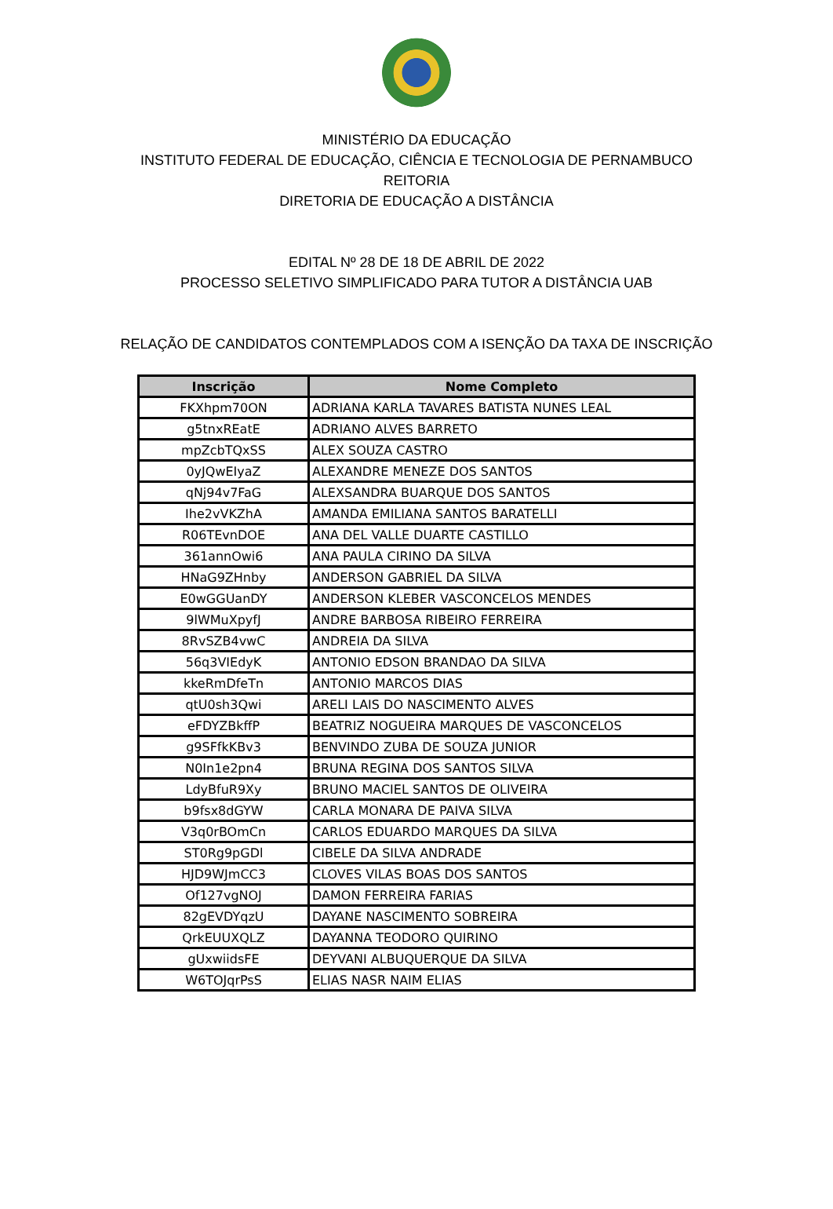MINISTÉRIO DA EDUCAÇÃO
INSTITUTO FEDERAL DE EDUCAÇÃO, CIÊNCIA E TECNOLOGIA DE PERNAMBUCO
REITORIA
DIRETORIA DE EDUCAÇÃO A DISTÂNCIA
EDITAL Nº 28 DE 18 DE ABRIL DE 2022
PROCESSO SELETIVO SIMPLIFICADO PARA TUTOR A DISTÂNCIA UAB
RELAÇÃO DE CANDIDATOS CONTEMPLADOS COM A ISENÇÃO DA TAXA DE INSCRIÇÃO
| Inscrição | Nome Completo |
| --- | --- |
| FKXhpm70ON | ADRIANA KARLA TAVARES BATISTA NUNES LEAL |
| g5tnxREatE | ADRIANO ALVES BARRETO |
| mpZcbTQxSS | ALEX SOUZA CASTRO |
| 0yJQwEIyaZ | ALEXANDRE MENEZE DOS SANTOS |
| qNj94v7FaG | ALEXSANDRA BUARQUE DOS SANTOS |
| Ihe2vVKZhA | AMANDA EMILIANA SANTOS BARATELLI |
| R06TEvnDOE | ANA DEL VALLE DUARTE CASTILLO |
| 361annOwi6 | ANA PAULA CIRINO DA SILVA |
| HNaG9ZHnby | ANDERSON GABRIEL DA SILVA |
| E0wGGUanDY | ANDERSON KLEBER VASCONCELOS MENDES |
| 9lWMuXpyfJ | ANDRE BARBOSA RIBEIRO FERREIRA |
| 8RvSZB4vwC | ANDREIA DA SILVA |
| 56q3VIEdyK | ANTONIO EDSON BRANDAO DA SILVA |
| kkeRmDfeTn | ANTONIO MARCOS DIAS |
| qtU0sh3Qwi | ARELI LAIS DO NASCIMENTO ALVES |
| eFDYZBkffP | BEATRIZ NOGUEIRA MARQUES DE VASCONCELOS |
| g9SFfkKBv3 | BENVINDO ZUBA DE SOUZA JUNIOR |
| N0In1e2pn4 | BRUNA REGINA DOS SANTOS SILVA |
| LdyBfuR9Xy | BRUNO MACIEL SANTOS DE OLIVEIRA |
| b9fsx8dGYW | CARLA MONARA DE PAIVA SILVA |
| V3q0rBOmCn | CARLOS EDUARDO MARQUES DA SILVA |
| ST0Rg9pGDl | CIBELE DA SILVA ANDRADE |
| HJD9WJmCC3 | CLOVES VILAS BOAS DOS SANTOS |
| Of127vgNOJ | DAMON FERREIRA FARIAS |
| 82gEVDYqzU | DAYANE NASCIMENTO SOBREIRA |
| QrkEUUXQLZ | DAYANNA TEODORO QUIRINO |
| gUxwiidsFE | DEYVANI ALBUQUERQUE DA SILVA |
| W6TOJqrPsS | ELIAS NASR NAIM ELIAS |